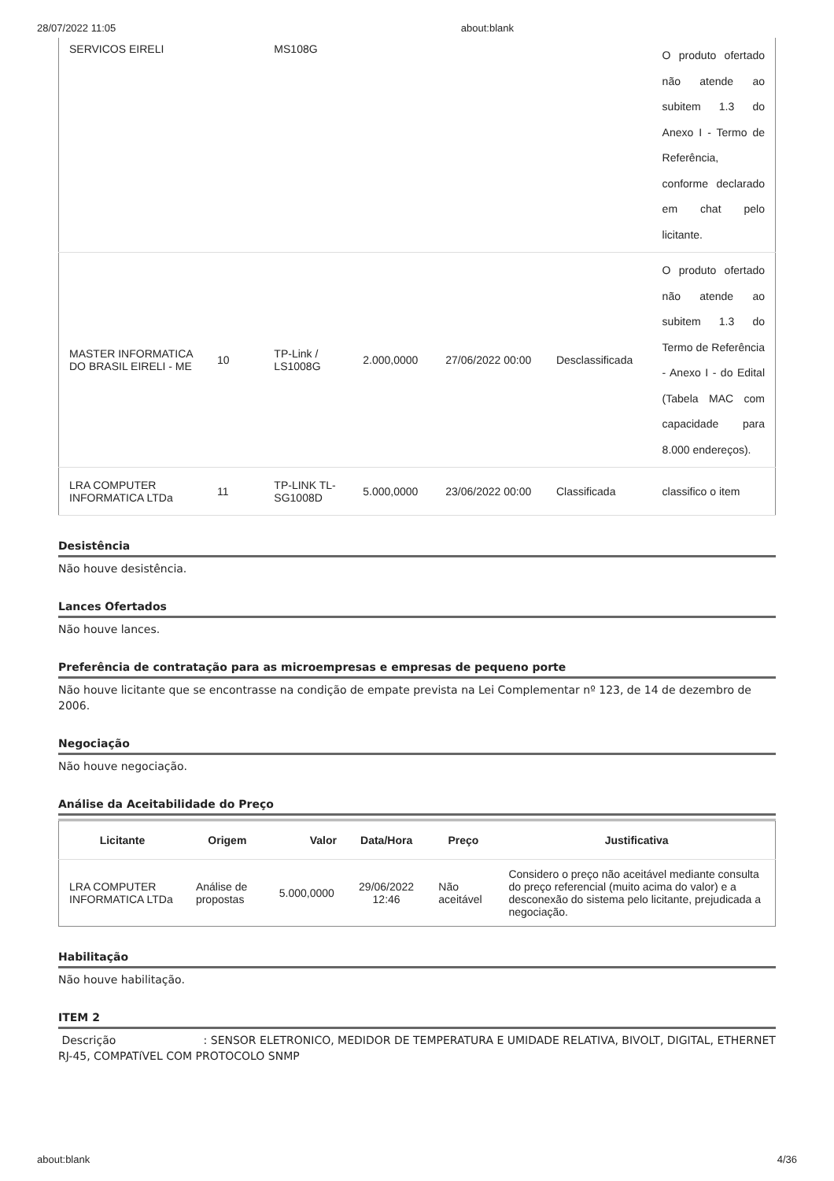28/07/2022 11:05 about:blank
| SERVICOS EIRELI | | MS108G | | | | O produto ofertado não atende ao subitem 1.3 do Anexo I - Termo de Referência, conforme declarado em chat pelo licitante. |
| MASTER INFORMATICA DO BRASIL EIRELI - ME | 10 | TP-Link / LS1008G | 2.000,0000 | 27/06/2022 00:00 | Desclassificada | O produto ofertado não atende ao subitem 1.3 do Termo de Referência - Anexo I - do Edital (Tabela MAC com capacidade para 8.000 endereços). |
| LRA COMPUTER INFORMATICA LTDa | 11 | TP-LINK TL-SG1008D | 5.000,0000 | 23/06/2022 00:00 | Classificada | classifico o item |
Desistência
Não houve desistência.
Lances Ofertados
Não houve lances.
Preferência de contratação para as microempresas e empresas de pequeno porte
Não houve licitante que se encontrasse na condição de empate prevista na Lei Complementar nº 123, de 14 de dezembro de 2006.
Negociação
Não houve negociação.
Análise da Aceitabilidade do Preço
| Licitante | Origem | Valor | Data/Hora | Preço | Justificativa |
| --- | --- | --- | --- | --- | --- |
| LRA COMPUTER INFORMATICA LTDa | Análise de propostas | 5.000,0000 | 29/06/2022 12:46 | Não aceitável | Considero o preço não aceitável mediante consulta do preço referencial (muito acima do valor) e a desconexão do sistema pelo licitante, prejudicada a negociação. |
Habilitação
Não houve habilitação.
ITEM 2
Descrição : SENSOR ELETRONICO, MEDIDOR DE TEMPERATURA E UMIDADE RELATIVA, BIVOLT, DIGITAL, ETHERNET RJ-45, COMPATíVEL COM PROTOCOLO SNMP
about:blank 4/36